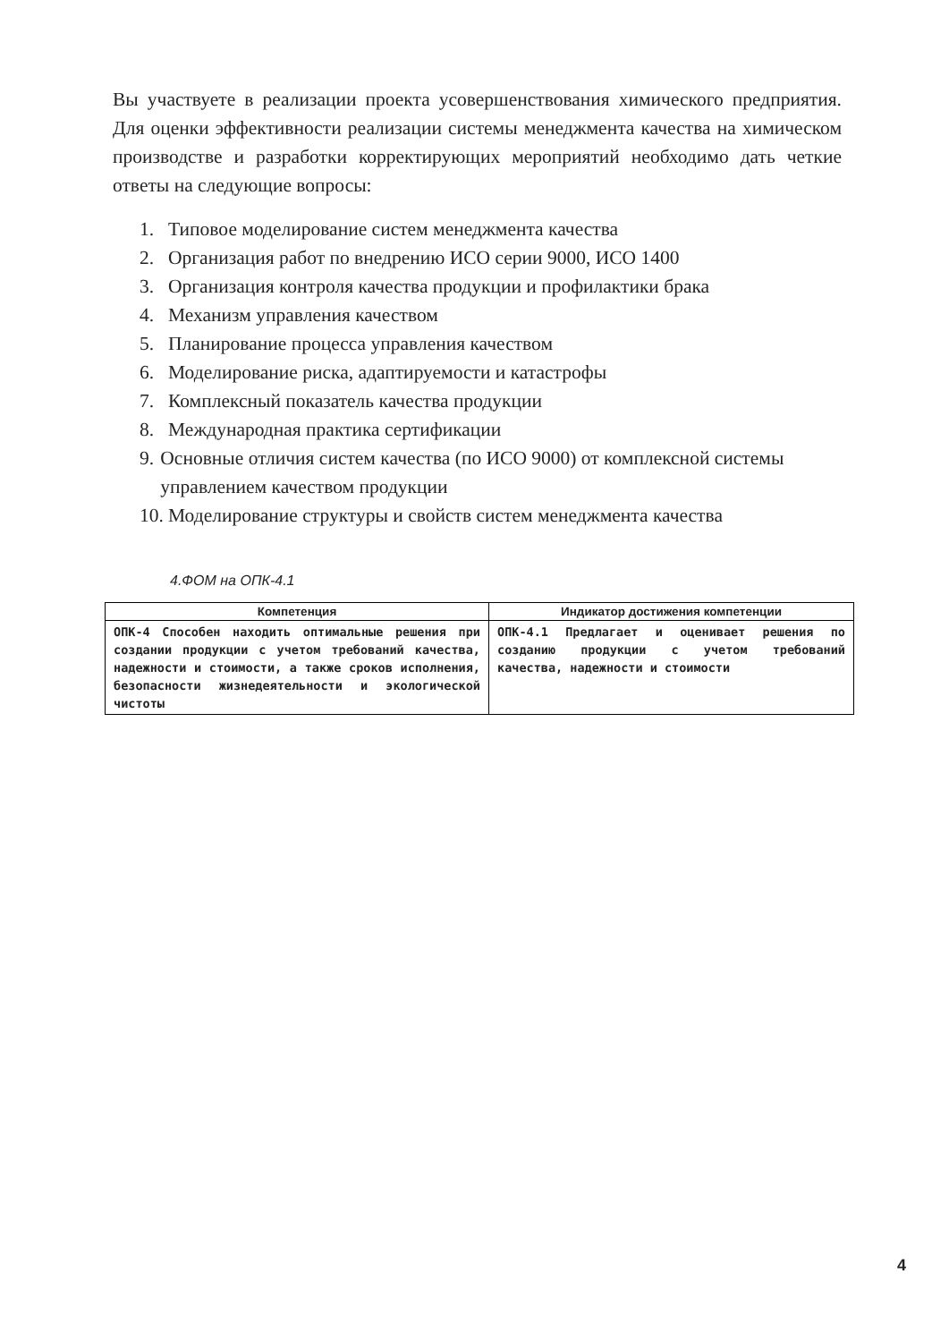Вы участвуете в реализации проекта усовершенствования химического предприятия. Для оценки эффективности реализации системы менеджмента качества на химическом производстве и разработки корректирующих мероприятий необходимо дать четкие ответы на следующие вопросы:
1. Типовое моделирование систем менеджмента качества
2. Организация работ по внедрению ИСО серии 9000, ИСО 1400
3. Организация контроля качества продукции и профилактики брака
4. Механизм управления качеством
5. Планирование процесса управления качеством
6. Моделирование риска, адаптируемости и катастрофы
7. Комплексный показатель качества продукции
8. Международная практика сертификации
9. Основные отличия систем качества (по ИСО 9000) от комплексной системы управлением качеством продукции
10. Моделирование структуры и свойств систем менеджмента качества
4.ФОМ на ОПК-4.1
| Компетенция | Индикатор достижения компетенции |
| --- | --- |
| ОПК-4 Способен находить оптимальные решения при создании продукции с учетом требований качества, надежности и стоимости, а также сроков исполнения, безопасности жизнедеятельности и экологической чистоты | ОПК-4.1 Предлагает и оценивает решения по созданию продукции с учетом требований качества, надежности и стоимости |
4